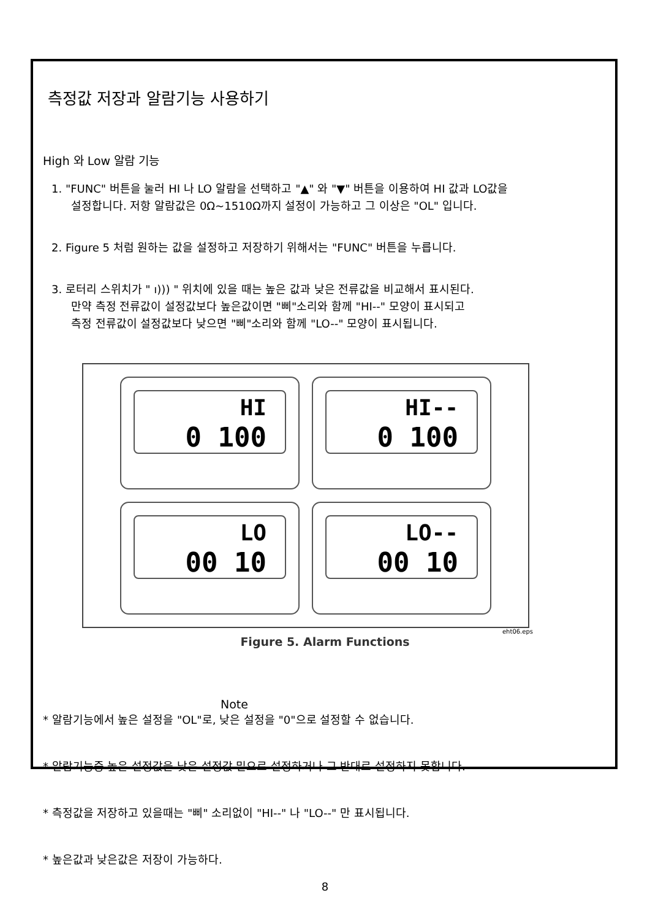측정값 저장과 알람기능 사용하기
High 와 Low 알람 기능
1. "FUNC" 버튼을 눌러 HI 나 LO 알람을 선택하고 "▲" 와 "▼" 버튼을 이용하여 HI 값과 LO값을
설정합니다. 저항 알람값은 0Ω~1510Ω까지 설정이 가능하고 그 이상은 "OL" 입니다.
2. Figure 5 처럼 원하는 값을 설정하고 저장하기 위해서는 "FUNC" 버튼을 누릅니다.
3. 로터리 스위치가 " ı))) " 위치에 있을 때는 높은 값과 낮은 전류값을 비교해서 표시된다.
만약 측정 전류값이 설정값보다 높은값이면 "삐"소리와 함께 "HI--" 모양이 표시되고
측정 전류값이 설정값보다 낮으면 "삐"소리와 함께 "LO--" 모양이 표시됩니다.
HI
0 100
HI--
0 100
LO
00 10
LO--
00 10
eht06.eps
Figure 5. Alarm Functions
Note
* 알람기능에서 높은 설정을 "OL"로, 낮은 설정을 "0"으로 설정할 수 없습니다.
* 알람기능중 높은 설정값을 낮은 설정값 밑으로 설정하거나 그 반대로 설정하지 못합니다.
* 측정값을 저장하고 있을때는 "삐" 소리없이 "HI--" 나 "LO--" 만 표시됩니다.
* 높은값과 낮은값은 저장이 가능하다.
8